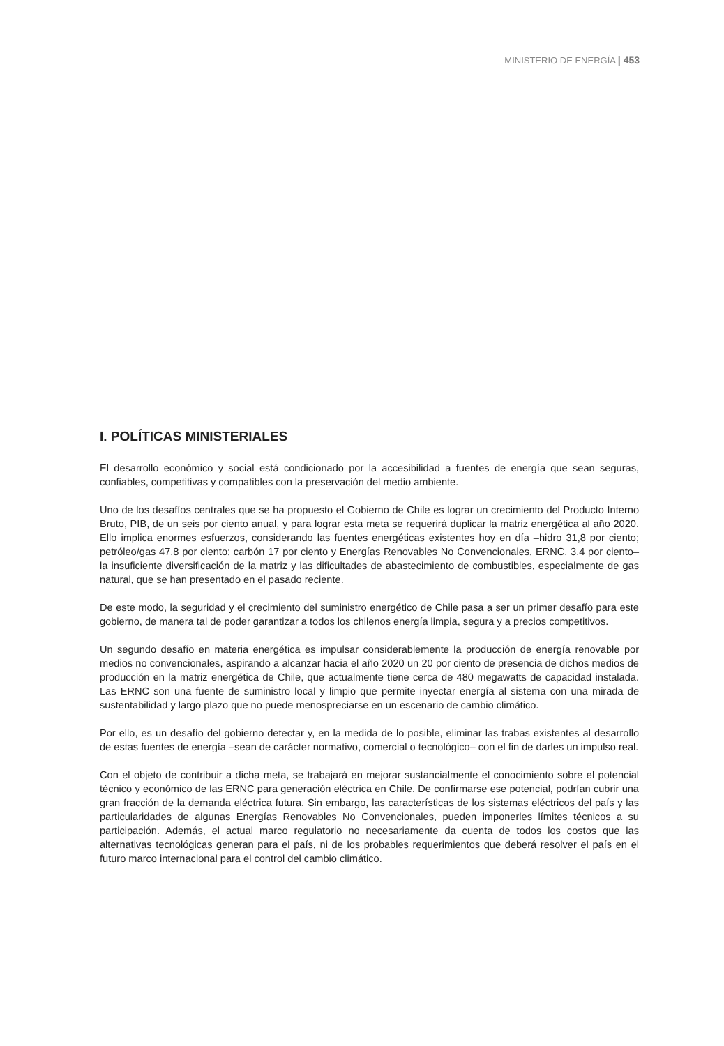MINISTERIO DE ENERGÍA | 453
I. POLÍTICAS MINISTERIALES
El desarrollo económico y social está condicionado por la accesibilidad a fuentes de energía que sean seguras, confiables, competitivas y compatibles con la preservación del medio ambiente.
Uno de los desafíos centrales que se ha propuesto el Gobierno de Chile es lograr un crecimiento del Producto Interno Bruto, PIB, de un seis por ciento anual, y para lograr esta meta se requerirá duplicar la matriz energética al año 2020. Ello implica enormes esfuerzos, considerando las fuentes energéticas existentes hoy en día –hidro 31,8 por ciento; petróleo/gas 47,8 por ciento; carbón 17 por ciento y Energías Renovables No Convencionales, ERNC, 3,4 por ciento– la insuficiente diversificación de la matriz y las dificultades de abastecimiento de combustibles, especialmente de gas natural, que se han presentado en el pasado reciente.
De este modo, la seguridad y el crecimiento del suministro energético de Chile pasa a ser un primer desafío para este gobierno, de manera tal de poder garantizar a todos los chilenos energía limpia, segura y a precios competitivos.
Un segundo desafío en materia energética es impulsar considerablemente la producción de energía renovable por medios no convencionales, aspirando a alcanzar hacia el año 2020 un 20 por ciento de presencia de dichos medios de producción en la matriz energética de Chile, que actualmente tiene cerca de 480 megawatts de capacidad instalada. Las ERNC son una fuente de suministro local y limpio que permite inyectar energía al sistema con una mirada de sustentabilidad y largo plazo que no puede menospreciarse en un escenario de cambio climático.
Por ello, es un desafío del gobierno detectar y, en la medida de lo posible, eliminar las trabas existentes al desarrollo de estas fuentes de energía –sean de carácter normativo, comercial o tecnológico– con el fin de darles un impulso real.
Con el objeto de contribuir a dicha meta, se trabajará en mejorar sustancialmente el conocimiento sobre el potencial técnico y económico de las ERNC para generación eléctrica en Chile. De confirmarse ese potencial, podrían cubrir una gran fracción de la demanda eléctrica futura. Sin embargo, las características de los sistemas eléctricos del país y las particularidades de algunas Energías Renovables No Convencionales, pueden imponerles límites técnicos a su participación. Además, el actual marco regulatorio no necesariamente da cuenta de todos los costos que las alternativas tecnológicas generan para el país, ni de los probables requerimientos que deberá resolver el país en el futuro marco internacional para el control del cambio climático.